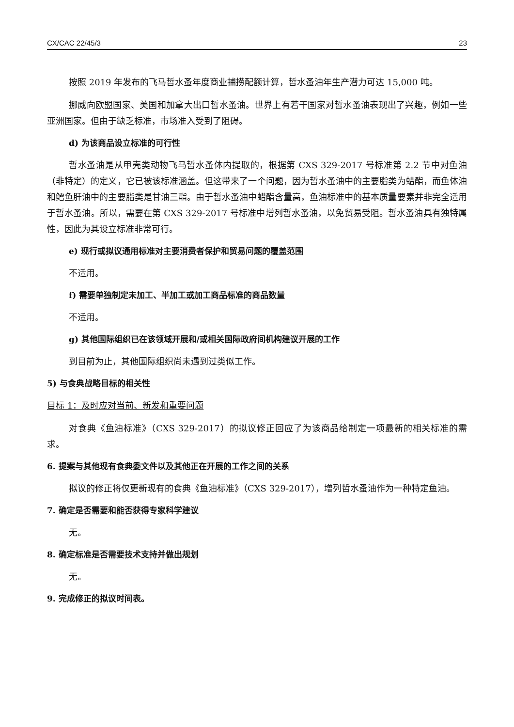CX/CAC 22/45/3 23
按照 2019 年发布的飞马哲水蚤年度商业捕捞配额计算，哲水蚤油年生产潜力可达 15,000 吨。
挪威向欧盟国家、美国和加拿大出口哲水蚤油。世界上有若干国家对哲水蚤油表现出了兴趣，例如一些亚洲国家。但由于缺乏标准，市场准入受到了阻碍。
d) 为该商品设立标准的可行性
哲水蚤油是从甲壳类动物飞马哲水蚤体内提取的，根据第 CXS 329-2017 号标准第 2.2 节中对鱼油（非特定）的定义，它已被该标准涵盖。但这带来了一个问题，因为哲水蚤油中的主要脂类为蜡酯，而鱼体油和鳕鱼肝油中的主要脂类是甘油三酯。由于哲水蚤油中蜡酯含量高，鱼油标准中的基本质量要素并非完全适用于哲水蚤油。所以，需要在第 CXS 329-2017 号标准中增列哲水蚤油，以免贸易受阻。哲水蚤油具有独特属性，因此为其设立标准非常可行。
e) 现行或拟议通用标准对主要消费者保护和贸易问题的覆盖范围
不适用。
f) 需要单独制定未加工、半加工或加工商品标准的商品数量
不适用。
g) 其他国际组织已在该领域开展和/或相关国际政府间机构建议开展的工作
到目前为止，其他国际组织尚未遇到过类似工作。
5) 与食典战略目标的相关性
目标 1：及时应对当前、新发和重要问题
对食典《鱼油标准》（CXS 329-2017）的拟议修正回应了为该商品给制定一项最新的相关标准的需求。
6. 提案与其他现有食典委文件以及其他正在开展的工作之间的关系
拟议的修正将仅更新现有的食典《鱼油标准》（CXS 329-2017），增列哲水蚤油作为一种特定鱼油。
7. 确定是否需要和能否获得专家科学建议
无。
8. 确定标准是否需要技术支持并做出规划
无。
9. 完成修正的拟议时间表。